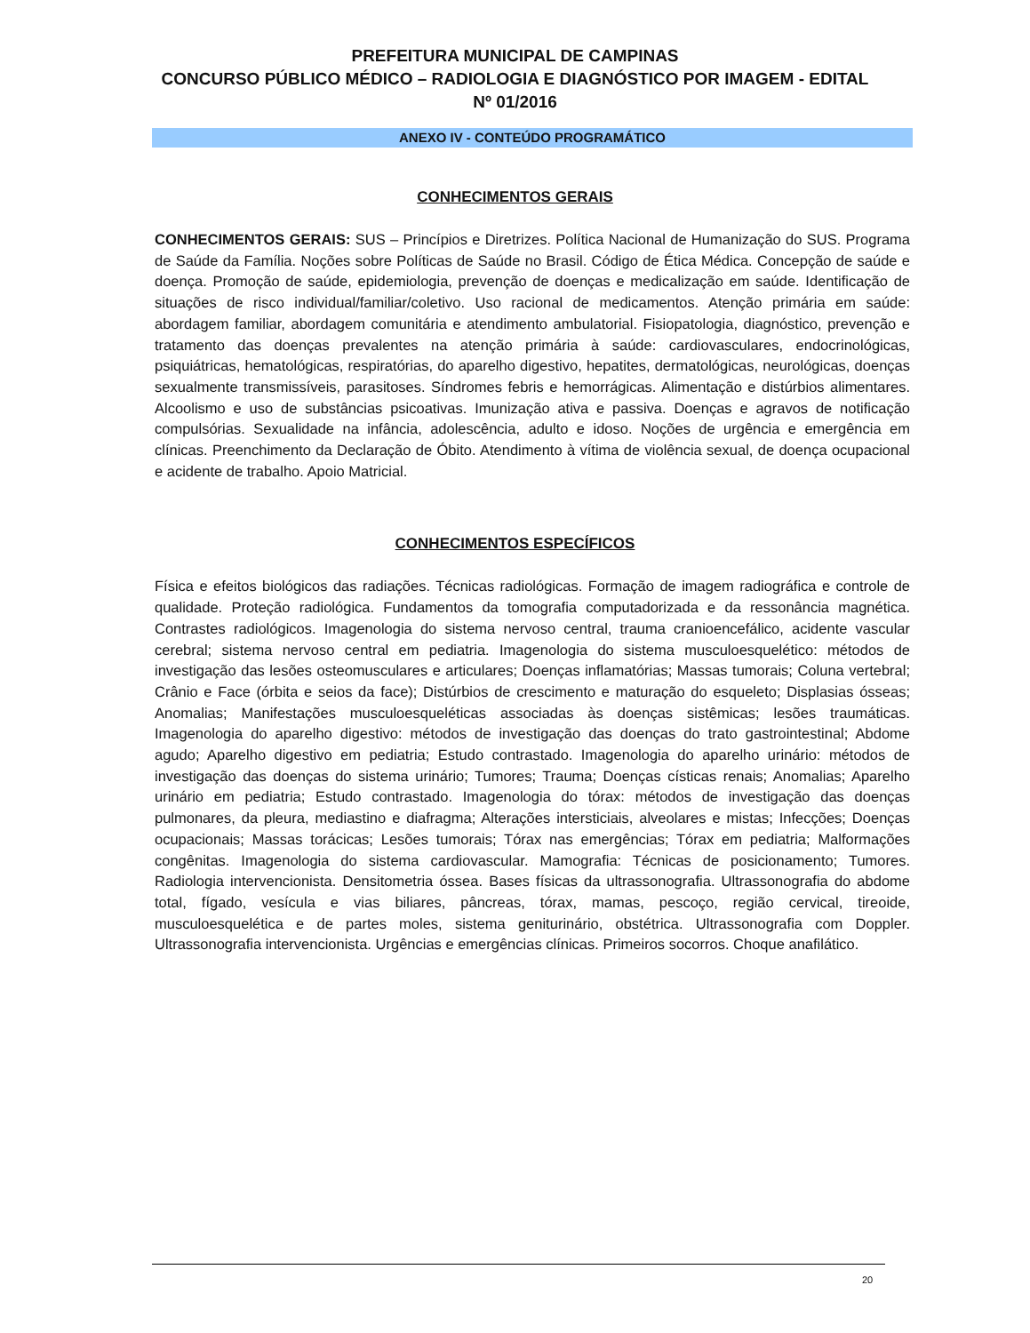PREFEITURA MUNICIPAL DE CAMPINAS
CONCURSO PÚBLICO MÉDICO – RADIOLOGIA E DIAGNÓSTICO POR IMAGEM - EDITAL Nº 01/2016
ANEXO IV - CONTEÚDO PROGRAMÁTICO
CONHECIMENTOS GERAIS
CONHECIMENTOS GERAIS: SUS – Princípios e Diretrizes. Política Nacional de Humanização do SUS. Programa de Saúde da Família. Noções sobre Políticas de Saúde no Brasil. Código de Ética Médica. Concepção de saúde e doença. Promoção de saúde, epidemiologia, prevenção de doenças e medicalização em saúde. Identificação de situações de risco individual/familiar/coletivo. Uso racional de medicamentos. Atenção primária em saúde: abordagem familiar, abordagem comunitária e atendimento ambulatorial. Fisiopatologia, diagnóstico, prevenção e tratamento das doenças prevalentes na atenção primária à saúde: cardiovasculares, endocrinológicas, psiquiátricas, hematológicas, respiratórias, do aparelho digestivo, hepatites, dermatológicas, neurológicas, doenças sexualmente transmissíveis, parasitoses. Síndromes febris e hemorrágicas. Alimentação e distúrbios alimentares. Alcoolismo e uso de substâncias psicoativas. Imunização ativa e passiva. Doenças e agravos de notificação compulsórias. Sexualidade na infância, adolescência, adulto e idoso. Noções de urgência e emergência em clínicas. Preenchimento da Declaração de Óbito. Atendimento à vítima de violência sexual, de doença ocupacional e acidente de trabalho. Apoio Matricial.
CONHECIMENTOS ESPECÍFICOS
Física e efeitos biológicos das radiações. Técnicas radiológicas. Formação de imagem radiográfica e controle de qualidade. Proteção radiológica. Fundamentos da tomografia computadorizada e da ressonância magnética. Contrastes radiológicos. Imagenologia do sistema nervoso central, trauma cranioencefálico, acidente vascular cerebral; sistema nervoso central em pediatria. Imagenologia do sistema musculoesquelético: métodos de investigação das lesões osteomusculares e articulares; Doenças inflamatórias; Massas tumorais; Coluna vertebral; Crânio e Face (órbita e seios da face); Distúrbios de crescimento e maturação do esqueleto; Displasias ósseas; Anomalias; Manifestações musculoesqueléticas associadas às doenças sistêmicas; lesões traumáticas. Imagenologia do aparelho digestivo: métodos de investigação das doenças do trato gastrointestinal; Abdome agudo; Aparelho digestivo em pediatria; Estudo contrastado. Imagenologia do aparelho urinário: métodos de investigação das doenças do sistema urinário; Tumores; Trauma; Doenças císticas renais; Anomalias; Aparelho urinário em pediatria; Estudo contrastado. Imagenologia do tórax: métodos de investigação das doenças pulmonares, da pleura, mediastino e diafragma; Alterações intersticiais, alveolares e mistas; Infecções; Doenças ocupacionais; Massas torácicas; Lesões tumorais; Tórax nas emergências; Tórax em pediatria; Malformações congênitas. Imagenologia do sistema cardiovascular. Mamografia: Técnicas de posicionamento; Tumores. Radiologia intervencionista. Densitometria óssea. Bases físicas da ultrassonografia. Ultrassonografia do abdome total, fígado, vesícula e vias biliares, pâncreas, tórax, mamas, pescoço, região cervical, tireoide, musculoesquelética e de partes moles, sistema geniturinário, obstétrica. Ultrassonografia com Doppler. Ultrassonografia intervencionista. Urgências e emergências clínicas. Primeiros socorros. Choque anafilático.
20